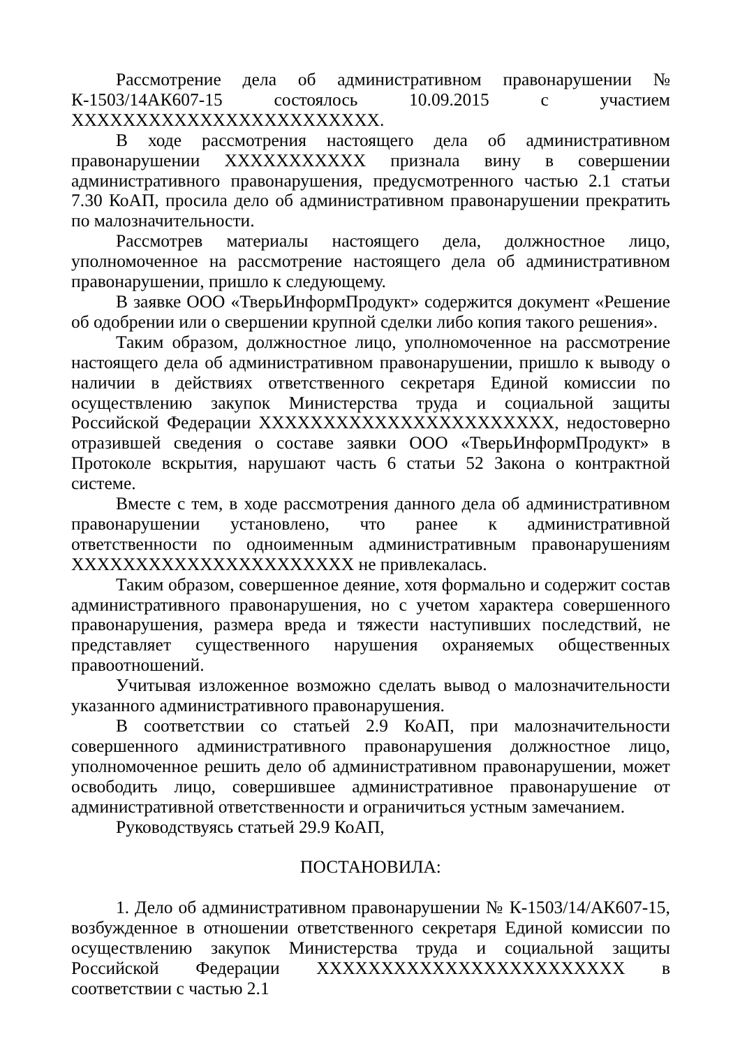Рассмотрение дела об административном правонарушении № К-1503/14АК607-15 состоялось 10.09.2015 с участием ХХХХХХХХХХХХХХХХХХХХХХХХ.
В ходе рассмотрения настоящего дела об административном правонарушении ХХХХХХХХХХХ признала вину в совершении административного правонарушения, предусмотренного частью 2.1 статьи 7.30 КоАП, просила дело об административном правонарушении прекратить по малозначительности.
Рассмотрев материалы настоящего дела, должностное лицо, уполномоченное на рассмотрение настоящего дела об административном правонарушении, пришло к следующему.
В заявке ООО «ТверьИнформПродукт» содержится документ «Решение об одобрении или о свершении крупной сделки либо копия такого решения».
Таким образом, должностное лицо, уполномоченное на рассмотрение настоящего дела об административном правонарушении, пришло к выводу о наличии в действиях ответственного секретаря Единой комиссии по осуществлению закупок Министерства труда и социальной защиты Российской Федерации ХХХХХХХХХХХХХХХХХХХХХХХ, недостоверно отразившей сведения о составе заявки ООО «ТверьИнформПродукт» в Протоколе вскрытия, нарушают часть 6 статьи 52 Закона о контрактной системе.
Вместе с тем, в ходе рассмотрения данного дела об административном правонарушении установлено, что ранее к административной ответственности по одноименным административным правонарушениям ХХХХХХХХХХХХХХХХХХХХХХ не привлекалась.
Таким образом, совершенное деяние, хотя формально и содержит состав административного правонарушения, но с учетом характера совершенного правонарушения, размера вреда и тяжести наступивших последствий, не представляет существенного нарушения охраняемых общественных правоотношений.
Учитывая изложенное возможно сделать вывод о малозначительности указанного административного правонарушения.
В соответствии со статьей 2.9 КоАП, при малозначительности совершенного административного правонарушения должностное лицо, уполномоченное решить дело об административном правонарушении, может освободить лицо, совершившее административное правонарушение от административной ответственности и ограничиться устным замечанием.
Руководствуясь статьей 29.9 КоАП,
ПОСТАНОВИЛА:
1. Дело об административном правонарушении № К-1503/14/АК607-15, возбужденное в отношении ответственного секретаря Единой комиссии по осуществлению закупок Министерства труда и социальной защиты Российской Федерации ХХХХХХХХХХХХХХХХХХХХХХХХ в соответствии с частью 2.1